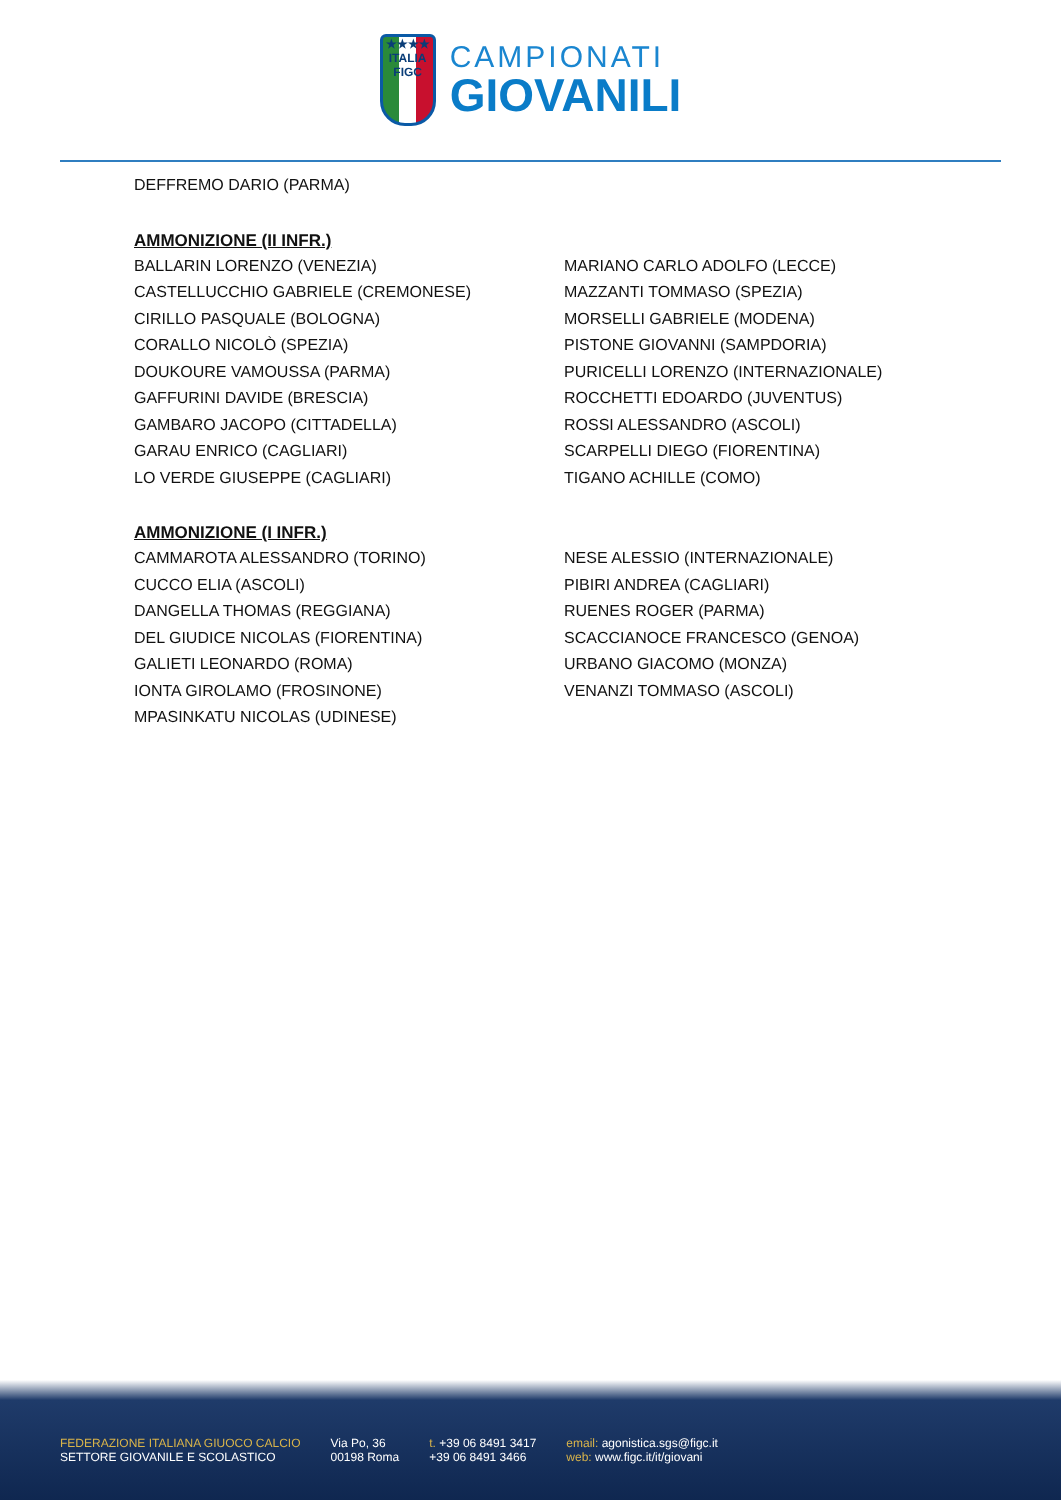★★★★
ITALIA
FIGC
CAMPIONATI
GIOVANILI
DEFFREMO DARIO (PARMA)
AMMONIZIONE (II INFR.)
BALLARIN LORENZO (VENEZIA)
CASTELLUCCHIO GABRIELE (CREMONESE)
CIRILLO PASQUALE (BOLOGNA)
CORALLO NICOLÒ (SPEZIA)
DOUKOURE VAMOUSSA (PARMA)
GAFFURINI DAVIDE (BRESCIA)
GAMBARO JACOPO (CITTADELLA)
GARAU ENRICO (CAGLIARI)
LO VERDE GIUSEPPE (CAGLIARI)
MARIANO CARLO ADOLFO (LECCE)
MAZZANTI TOMMASO (SPEZIA)
MORSELLI GABRIELE (MODENA)
PISTONE GIOVANNI (SAMPDORIA)
PURICELLI LORENZO (INTERNAZIONALE)
ROCCHETTI EDOARDO (JUVENTUS)
ROSSI ALESSANDRO (ASCOLI)
SCARPELLI DIEGO (FIORENTINA)
TIGANO ACHILLE (COMO)
AMMONIZIONE (I INFR.)
CAMMAROTA ALESSANDRO (TORINO)
CUCCO ELIA (ASCOLI)
DANGELLA THOMAS (REGGIANA)
DEL GIUDICE NICOLAS (FIORENTINA)
GALIETI LEONARDO (ROMA)
IONTA GIROLAMO (FROSINONE)
MPASINKATU NICOLAS (UDINESE)
NESE ALESSIO (INTERNAZIONALE)
PIBIRI ANDREA (CAGLIARI)
RUENES ROGER (PARMA)
SCACCIANOCE FRANCESCO (GENOA)
URBANO GIACOMO (MONZA)
VENANZI TOMMASO (ASCOLI)
FEDERAZIONE ITALIANA GIUOCO CALCIO
SETTORE GIOVANILE E SCOLASTICO
Via Po, 36
00198 Roma
t. +39 06 8491 3417
+39 06 8491 3466
email: agonistica.sgs@figc.it
web: www.figc.it/it/giovani